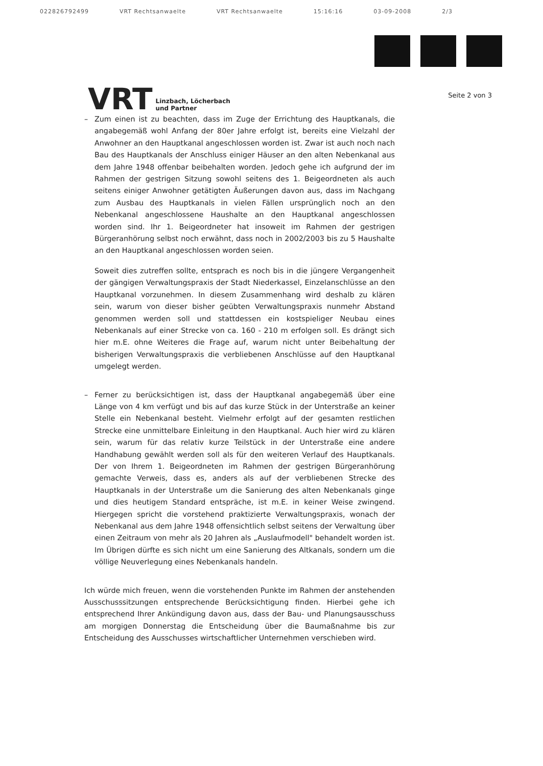022826792499 VRT Rechtsanwaelte VRT Rechtsanwaelte 15:16:16 03-09-2008 2/3
VRT
Linzbach, Löcherbach
und Partner
Seite 2 von 3
– Zum einen ist zu beachten, dass im Zuge der Errichtung des Hauptkanals, die angabegemäß wohl Anfang der 80er Jahre erfolgt ist, bereits eine Vielzahl der Anwohner an den Hauptkanal angeschlossen worden ist. Zwar ist auch noch nach Bau des Hauptkanals der Anschluss einiger Häuser an den alten Nebenkanal aus dem Jahre 1948 offenbar beibehalten worden. Jedoch gehe ich aufgrund der im Rahmen der gestrigen Sitzung sowohl seitens des 1. Beigeordneten als auch seitens einiger Anwohner getätigten Äußerungen davon aus, dass im Nachgang zum Ausbau des Hauptkanals in vielen Fällen ursprünglich noch an den Nebenkanal angeschlossene Haushalte an den Hauptkanal angeschlossen worden sind. Ihr 1. Beigeordneter hat insoweit im Rahmen der gestrigen Bürgeranhörung selbst noch erwähnt, dass noch in 2002/2003 bis zu 5 Haushalte an den Hauptkanal angeschlossen worden seien.
Soweit dies zutreffen sollte, entsprach es noch bis in die jüngere Vergangenheit der gängigen Verwaltungspraxis der Stadt Niederkassel, Einzelanschlüsse an den Hauptkanal vorzunehmen. In diesem Zusammenhang wird deshalb zu klären sein, warum von dieser bisher geübten Verwaltungspraxis nunmehr Abstand genommen werden soll und stattdessen ein kostspieliger Neubau eines Nebenkanals auf einer Strecke von ca. 160 - 210 m erfolgen soll. Es drängt sich hier m.E. ohne Weiteres die Frage auf, warum nicht unter Beibehaltung der bisherigen Verwaltungspraxis die verbliebenen Anschlüsse auf den Hauptkanal umgelegt werden.
– Ferner zu berücksichtigen ist, dass der Hauptkanal angabegemäß über eine Länge von 4 km verfügt und bis auf das kurze Stück in der Unterstraße an keiner Stelle ein Nebenkanal besteht. Vielmehr erfolgt auf der gesamten restlichen Strecke eine unmittelbare Einleitung in den Hauptkanal. Auch hier wird zu klären sein, warum für das relativ kurze Teilstück in der Unterstraße eine andere Handhabung gewählt werden soll als für den weiteren Verlauf des Hauptkanals. Der von Ihrem 1. Beigeordneten im Rahmen der gestrigen Bürgeranhörung gemachte Verweis, dass es, anders als auf der verbliebenen Strecke des Hauptkanals in der Unterstraße um die Sanierung des alten Nebenkanals ginge und dies heutigem Standard entspräche, ist m.E. in keiner Weise zwingend. Hiergegen spricht die vorstehend praktizierte Verwaltungspraxis, wonach der Nebenkanal aus dem Jahre 1948 offensichtlich selbst seitens der Verwaltung über einen Zeitraum von mehr als 20 Jahren als „Auslaufmodell" behandelt worden ist. Im Übrigen dürfte es sich nicht um eine Sanierung des Altkanals, sondern um die völlige Neuverlegung eines Nebenkanals handeln.
Ich würde mich freuen, wenn die vorstehenden Punkte im Rahmen der anstehenden Ausschusssitzungen entsprechende Berücksichtigung finden. Hierbei gehe ich entsprechend Ihrer Ankündigung davon aus, dass der Bau- und Planungsausschuss am morgigen Donnerstag die Entscheidung über die Baumaßnahme bis zur Entscheidung des Ausschusses wirtschaftlicher Unternehmen verschieben wird.